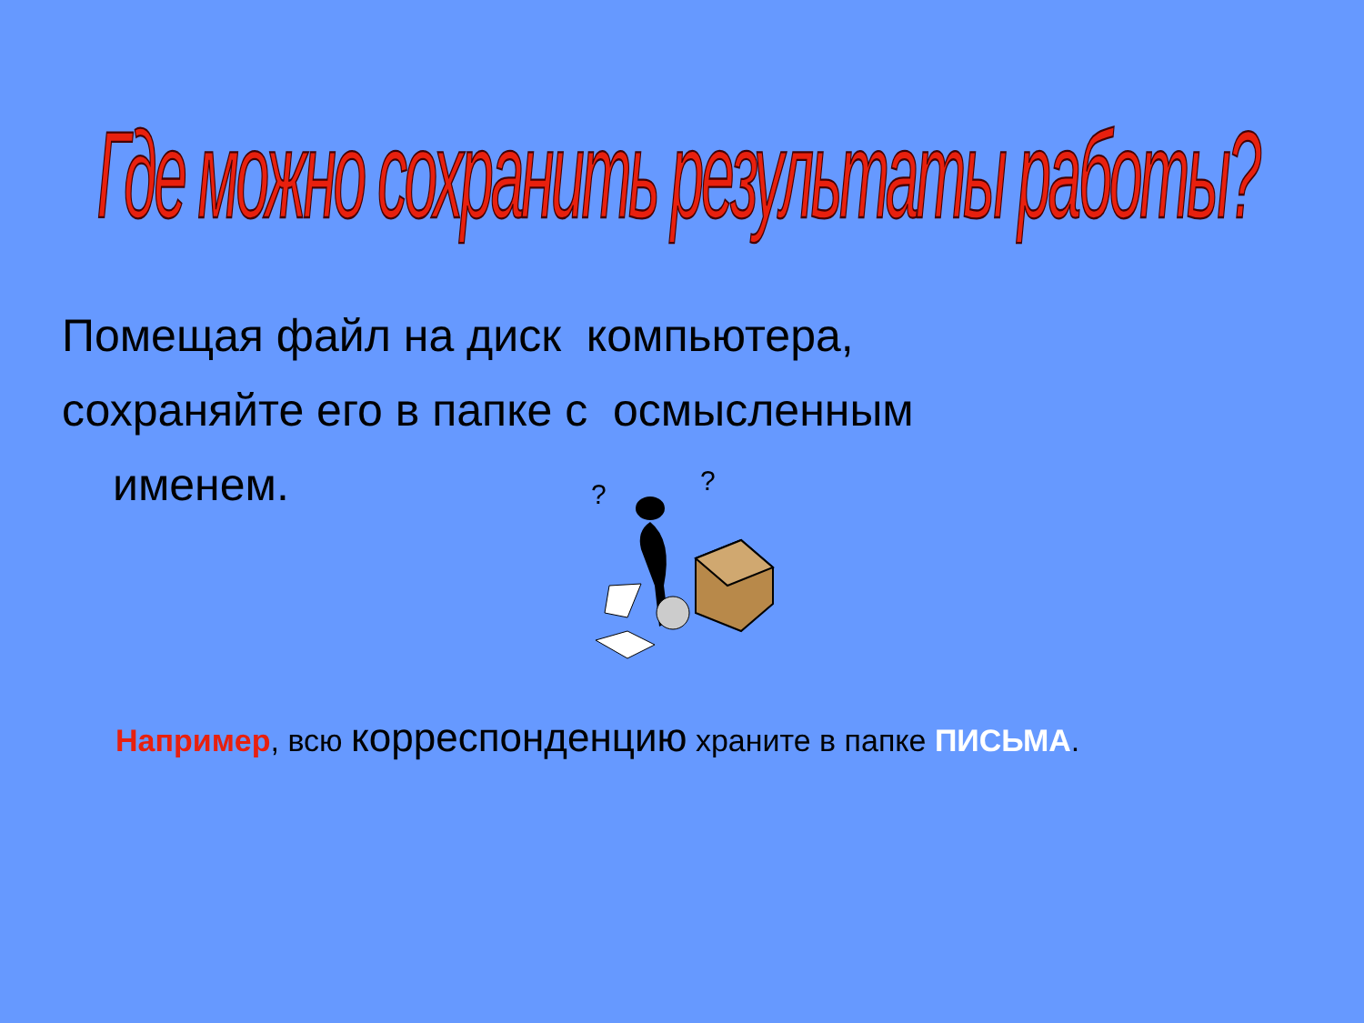Где можно сохранить результаты работы?
Помещая файл на диск компьютера,
сохраняйте его в папке с осмысленным
именем.
?
?
Например, всю корреспонденцию храните в папке ПИСЬМА.